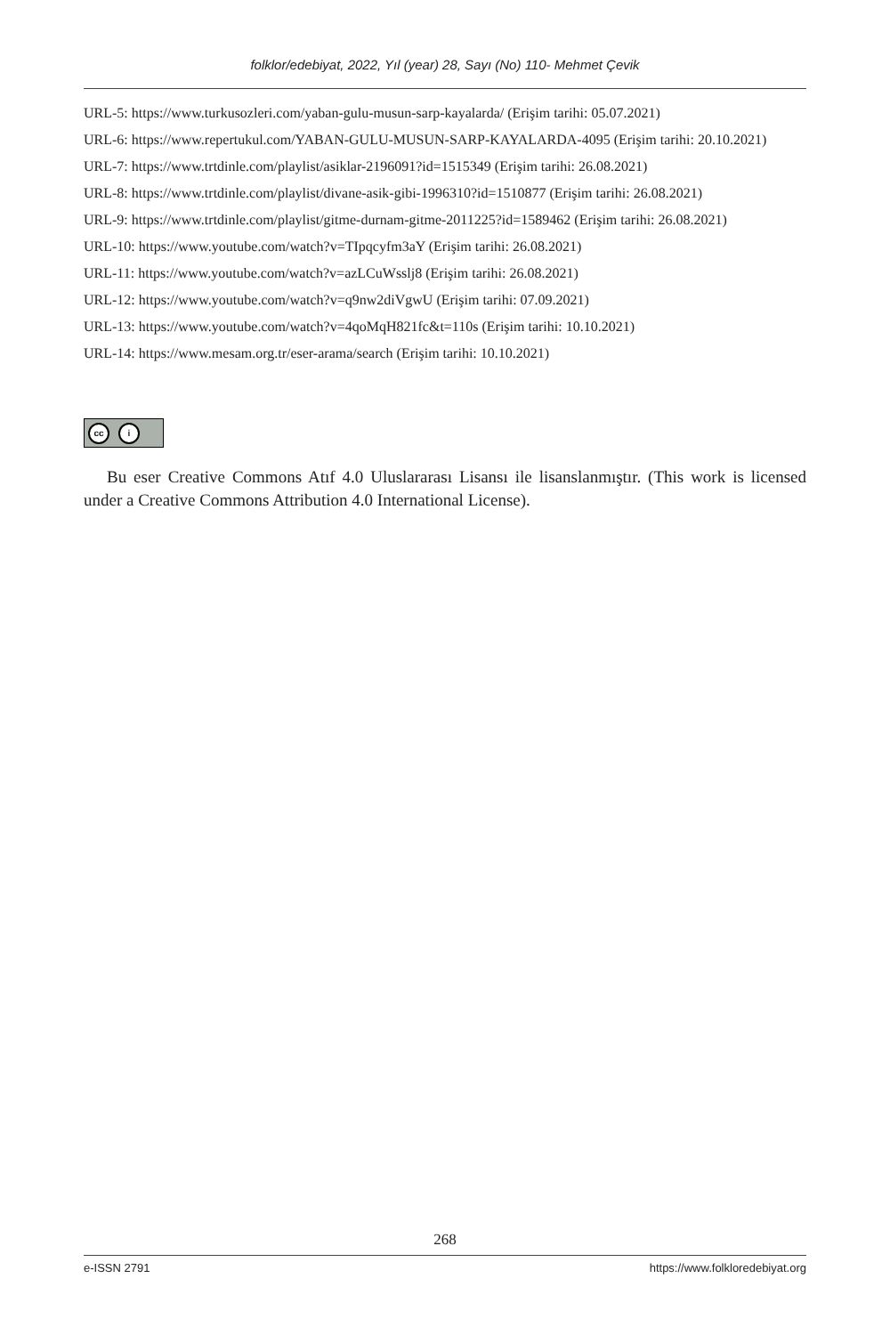folklor/edebiyat, 2022, Yıl (year) 28, Sayı (No) 110- Mehmet Çevik
URL-5: https://www.turkusozleri.com/yaban-gulu-musun-sarp-kayalarda/ (Erişim tarihi: 05.07.2021)
URL-6: https://www.repertukul.com/YABAN-GULU-MUSUN-SARP-KAYALARDA-4095 (Erişim tarihi: 20.10.2021)
URL-7: https://www.trtdinle.com/playlist/asiklar-2196091?id=1515349 (Erişim tarihi: 26.08.2021)
URL-8: https://www.trtdinle.com/playlist/divane-asik-gibi-1996310?id=1510877 (Erişim tarihi: 26.08.2021)
URL-9: https://www.trtdinle.com/playlist/gitme-durnam-gitme-2011225?id=1589462 (Erişim tarihi: 26.08.2021)
URL-10: https://www.youtube.com/watch?v=TIpqcyfm3aY (Erişim tarihi: 26.08.2021)
URL-11: https://www.youtube.com/watch?v=azLCuWsslj8 (Erişim tarihi: 26.08.2021)
URL-12: https://www.youtube.com/watch?v=q9nw2diVgwU (Erişim tarihi: 07.09.2021)
URL-13: https://www.youtube.com/watch?v=4qoMqH821fc&t=110s (Erişim tarihi: 10.10.2021)
URL-14: https://www.mesam.org.tr/eser-arama/search (Erişim tarihi: 10.10.2021)
cc i
Bu eser Creative Commons Atıf 4.0 Uluslararası Lisansı ile lisanslanmıştır. (This work is licensed under a Creative Commons Attribution 4.0 International License).
268
e-ISSN 2791 https://www.folkloredebiyat.org